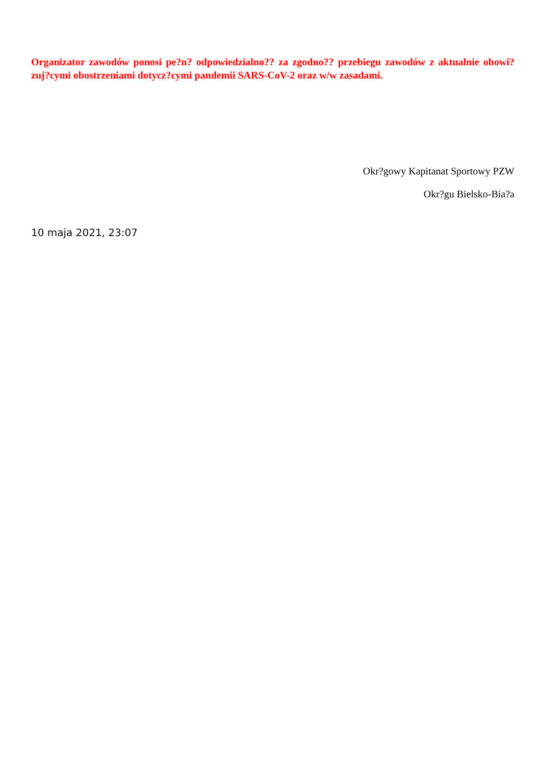Organizator zawodów ponosi pe?n? odpowiedzialno?? za zgodno?? przebiegu zawodów z aktualnie obowi?zuj?cymi obostrzeniami dotycz?cymi pandemii SARS-CoV-2 oraz w/w zasadami.
Okr?gowy Kapitanat Sportowy PZW
Okr?gu Bielsko-Bia?a
10 maja 2021, 23:07